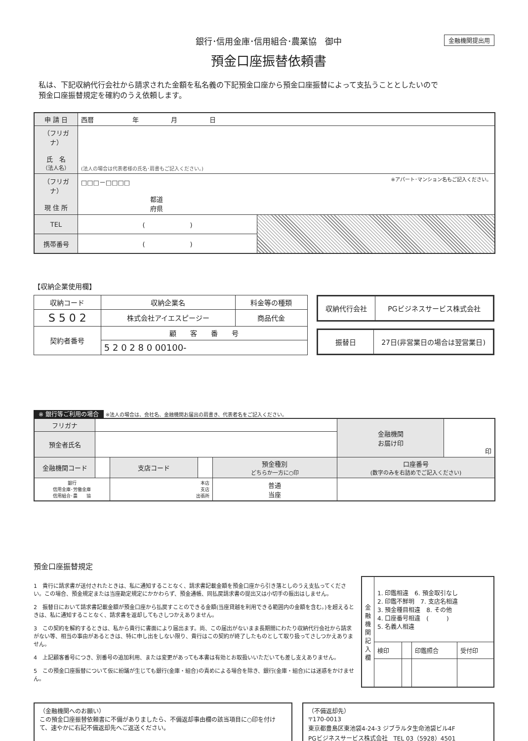銀行･信用金庫･信用組合･農業協　御中
預金口座振替依頼書
金融機関提出用
私は、下記収納代行会社から請求された金額を私名義の下記預金口座から預金口座振替によって支払うこととしたいので
預金口座振替規定を確約のうえ依頼します。
| 申 請 日 | 西暦 年 月 日 | |
| （フリガナ） 氏 名 （法人名） | (法人の場合は代表者様の氏名･肩書もご記入ください。) | |
| （フリガナ） 現 住 所 | □□□－□□□□ ※アパート･マンション名もご記入ください。 都道 府県 | |
| TEL | ( ) | |
| 携帯番号 | ( ) | |
【収納企業使用欄】
| 収納コード | 収納企業名 | 料金等の種類 |
| S 5 0 2 | 株式会社アイエスピージー | 商品代金 |
| 契約者番号 | 顧 客 番 号 | |
| | 5 2 0 2 8 0 00100- | |
| 収納代行会社 | PGビジネスサービス株式会社 |
| 振替日 | 27日(非営業日の場合は翌営業日) |
※ 銀行等ご利用の場合 ※法人の場合は、会社名、金融機関お届出の肩書き、代表者名をご記入ください。
| フリガナ | | | | | 金融機関 お届け印 | 印 |
| 預金者氏名 | | | | | | |
| 金融機関コード | | 支店コード | | 預金種別 どちらか一方に○印 | 口座番号 (数字のみを右詰めでご記入ください) | |
| 銀行 信用金庫･労働金庫 信用組合･農 協 | | 本店 支店 出張所 | | 普通 当座 | | |
預金口座振替規定
1　貴行に請求書が送付されたときは、私に通知することなく、請求書記載金額を預金口座から引き落としのうえ支払ってください。この場合、預金規定または当座勘定規定にかかわらず、預金通帳、同払戻請求書の提出又は小切手の振出はしません。
2　振替日において請求書記載金額が預金口座から払戻すことのできる金額(当座貸越を利用できる範囲内の金額を含む。)を超えるときは、私に通知することなく、請求書を返却してもさしつかえありません。
3　この契約を解約するときは、私から貴行に書面により届出ます。尚、この届出がないまま長期間にわたり収納代行会社から請求がない等、相当の事由があるときは、特に申し出をしない限り、貴行はこの契約が終了したものとして取り扱ってさしつかえありません。
4　上記顧客番号につき、別番号の追加利用、または変更があっても本書は有効とお取扱いいただいても差し支えありません。
5　この預金口座振替について仮に紛議が生じても銀行(金庫・組合)の責めによる場合を除き、銀行(金庫・組合)には迷惑をかけません。
| 金融機関記入欄 | 1. 印鑑相違 6. 預金取引なし 2. 印鑑不鮮明 7. 支店名相違 3. 預金種目相違 8. その他 4. 口座番号相違 ( ) 5. 名義人相違 | | | |
| | 検印 | | 印鑑照合 | 受付印 |
（金融機関へのお願い）
この預金口座振替依頼書に不備がありましたら、不備返却事由欄の該当項目に○印を付けて、速やかに右記不備返却先へご返送ください。
（不備返却先）
〒170-0013
東京都豊島区東池袋4-24-3 ジブラルタ生命池袋ビル4F
PGビジネスサービス株式会社　TEL 03（5928）4501